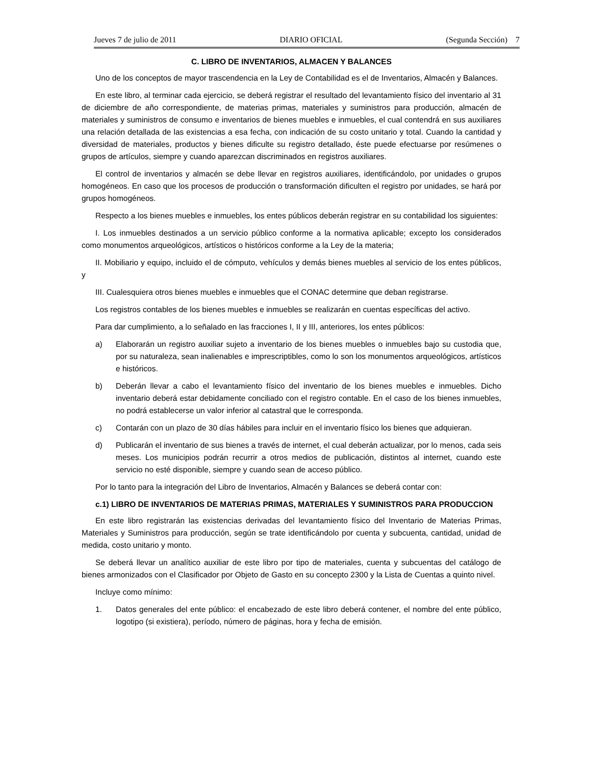Jueves 7 de julio de 2011 DIARIO OFICIAL (Segunda Sección) 7
C. LIBRO DE INVENTARIOS, ALMACEN Y BALANCES
Uno de los conceptos de mayor trascendencia en la Ley de Contabilidad es el de Inventarios, Almacén y Balances.
En este libro, al terminar cada ejercicio, se deberá registrar el resultado del levantamiento físico del inventario al 31 de diciembre de año correspondiente, de materias primas, materiales y suministros para producción, almacén de materiales y suministros de consumo e inventarios de bienes muebles e inmuebles, el cual contendrá en sus auxiliares una relación detallada de las existencias a esa fecha, con indicación de su costo unitario y total. Cuando la cantidad y diversidad de materiales, productos y bienes dificulte su registro detallado, éste puede efectuarse por resúmenes o grupos de artículos, siempre y cuando aparezcan discriminados en registros auxiliares.
El control de inventarios y almacén se debe llevar en registros auxiliares, identificándolo, por unidades o grupos homogéneos. En caso que los procesos de producción o transformación dificulten el registro por unidades, se hará por grupos homogéneos.
Respecto a los bienes muebles e inmuebles, los entes públicos deberán registrar en su contabilidad los siguientes:
I. Los inmuebles destinados a un servicio público conforme a la normativa aplicable; excepto los considerados como monumentos arqueológicos, artísticos o históricos conforme a la Ley de la materia;
II. Mobiliario y equipo, incluido el de cómputo, vehículos y demás bienes muebles al servicio de los entes públicos, y
III. Cualesquiera otros bienes muebles e inmuebles que el CONAC determine que deban registrarse.
Los registros contables de los bienes muebles e inmuebles se realizarán en cuentas específicas del activo.
Para dar cumplimiento, a lo señalado en las fracciones I, II y III, anteriores, los entes públicos:
a) Elaborarán un registro auxiliar sujeto a inventario de los bienes muebles o inmuebles bajo su custodia que, por su naturaleza, sean inalienables e imprescriptibles, como lo son los monumentos arqueológicos, artísticos e históricos.
b) Deberán llevar a cabo el levantamiento físico del inventario de los bienes muebles e inmuebles. Dicho inventario deberá estar debidamente conciliado con el registro contable. En el caso de los bienes inmuebles, no podrá establecerse un valor inferior al catastral que le corresponda.
c) Contarán con un plazo de 30 días hábiles para incluir en el inventario físico los bienes que adquieran.
d) Publicarán el inventario de sus bienes a través de internet, el cual deberán actualizar, por lo menos, cada seis meses. Los municipios podrán recurrir a otros medios de publicación, distintos al internet, cuando este servicio no esté disponible, siempre y cuando sean de acceso público.
Por lo tanto para la integración del Libro de Inventarios, Almacén y Balances se deberá contar con:
c.1) LIBRO DE INVENTARIOS DE MATERIAS PRIMAS, MATERIALES Y SUMINISTROS PARA PRODUCCION
En este libro registrarán las existencias derivadas del levantamiento físico del Inventario de Materias Primas, Materiales y Suministros para producción, según se trate identificándolo por cuenta y subcuenta, cantidad, unidad de medida, costo unitario y monto.
Se deberá llevar un analítico auxiliar de este libro por tipo de materiales, cuenta y subcuentas del catálogo de bienes armonizados con el Clasificador por Objeto de Gasto en su concepto 2300 y la Lista de Cuentas a quinto nivel.
Incluye como mínimo:
1. Datos generales del ente público: el encabezado de este libro deberá contener, el nombre del ente público, logotipo (si existiera), período, número de páginas, hora y fecha de emisión.